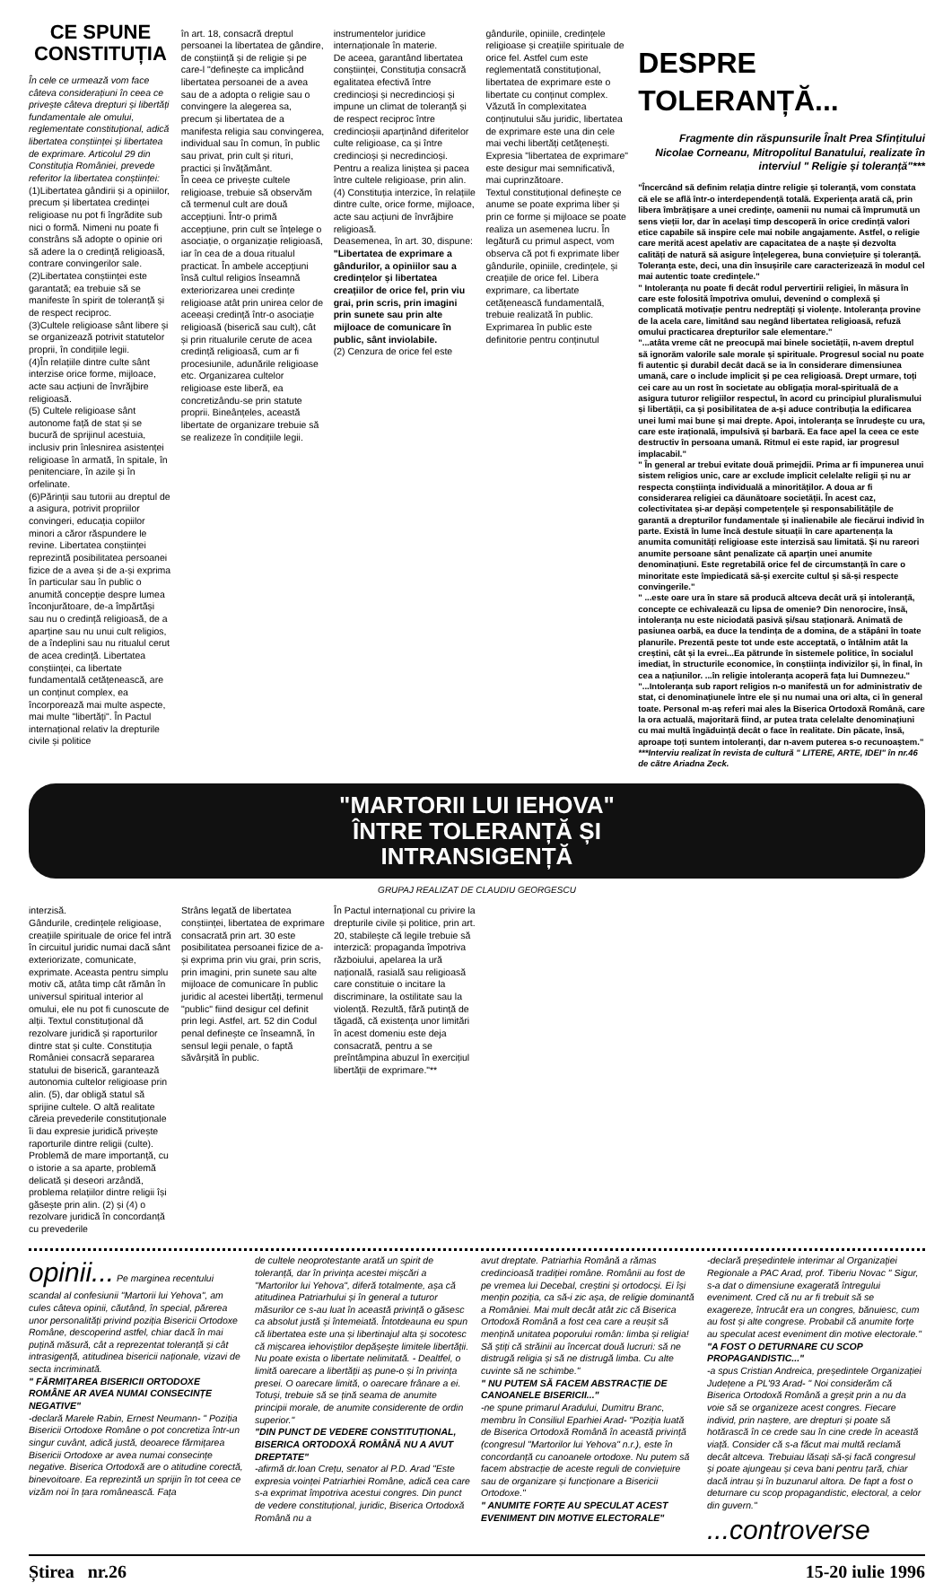CE SPUNE CONSTITUȚIA
În cele ce urmează vom face câteva considerațiuni în ceea ce privește câteva drepturi și libertăți fundamentale ale omului, reglementate constituțional, adică libertatea conștiinței și libertatea de exprimare. Articolul 29 din Constituția României, prevede referitor la libertatea conștiinței:
(1)Libertatea gândirii și a opiniilor, precum și libertatea credinței religioase nu pot fi îngrădite sub nici o formă. Nimeni nu poate fi constrâns să adopte o opinie ori să adere la o credință religioasă, contrare convingerilor sale.
(2)Libertatea conștiinței este garantată; ea trebuie să se manifeste în spirit de toleranță și de respect reciproc.
(3)Cultele religioase sânt libere și se organizează potrivit statutelor proprii, în condițiile legii.
(4)În relațiile dintre culte sânt interzise orice forme, mijloace, acte sau acțiuni de învrăjbire religioasă.
(5) Cultele religioase sânt autonome față de stat și se bucură de sprijinul acestuia, inclusiv prin înlesnirea asistenței religioase în armată, în spitale, în penitenciare, în azile și în orfelinate.
(6)Părinții sau tutorii au dreptul de a asigura, potrivit propriilor convingeri, educația copiilor minori a căror răspundere le revine. Libertatea conștiinței reprezintă posibilitatea persoanei fizice de a avea și de a-și exprima în particular sau în public o anumită concepție despre lumea înconjurătoare, de-a împărtăși sau nu o credință religioasă, de a aparține sau nu unui cult religios, de a îndeplini sau nu ritualul cerut de acea credință. Libertatea conștiinței, ca libertate fundamentală cetățenească, are un conținut complex, ea încorporează mai multe aspecte, mai multe "libertăți". În Pactul internațional relativ la drepturile civile și politice
în art. 18, consacră dreptul persoanei la libertatea de gândire, de conștiință și de religie și pe care-l "definește ca implicând libertatea persoanei de a avea sau de a adopta o religie sau o convingere la alegerea sa, precum și libertatea de a manifesta religia sau convingerea, individual sau în comun, în public sau privat, prin cult și rituri, practici și învățământ.
În ceea ce privește cultele religioase, trebuie să observăm că termenul cult are două accepțiuni. Într-o primă accepțiune, prin cult se înțelege o asociație, o organizație religioasă, iar în cea de a doua ritualul practicat. În ambele accepțiuni însă cultul religios înseamnă exteriorizarea unei credințe religioase atât prin unirea celor de aceeași credință într-o asociație religioasă (biserică sau cult), cât și prin ritualurile cerute de acea credință religioasă, cum ar fi procesiunile, adunările religioase etc. Organizarea cultelor religioase este liberă, ea concretizându-se prin statute proprii. Bineânțeles, această libertate de organizare trebuie să se realizeze în condițiile legii.
instrumentelor juridice internaționale în materie.
De aceea, garantând libertatea conștiinței, Constituția consacră egalitatea efectivă între credincioși și necredincioși și impune un climat de toleranță și de respect reciproc între credincioșii aparținând diferitelor culte religioase, ca și între credincioși și necredincioși. Pentru a realiza liniștea și pacea între cultele religioase, prin alin. (4) Constituția interzice, în relațiile dintre culte, orice forme, mijloace, acte sau acțiuni de învrăjbire religioasă.
Deasemenea, în art. 30, dispune: "Libertatea de exprimare a gândurilor, a opiniilor sau a credințelor și libertatea creațiilor de orice fel, prin viu grai, prin scris, prin imagini prin sunete sau prin alte mijloace de comunicare în public, sânt inviolabile.
(2) Cenzura de orice fel este
gândurile, opiniile, credințele religioase și creațiile spirituale de orice fel. Astfel cum este reglementată constituțional, libertatea de exprimare este o libertate cu conținut complex. Văzută în complexitatea conținutului său juridic, libertatea de exprimare este una din cele mai vechi libertăți cetățenești. Expresia "libertatea de exprimare" este desigur mai semnificativă, mai cuprinzătoare.
Textul constituțional definește ce anume se poate exprima liber și prin ce forme și mijloace se poate realiza un asemenea lucru. În legătură cu primul aspect, vom observa că pot fi exprimate liber gândurile, opiniile, credințele, și creațiile de orice fel. Libera exprimare, ca libertate cetățenească fundamentală, trebuie realizată în public. Exprimarea în public este definitorie pentru conținutul
DESPRE TOLERANȚĂ...
Fragmente din răspunsurile Înalt Prea Sfințitului Nicolae Corneanu, Mitropolitul Banatului, realizate în interviul " Religie și toleranță"***
"Încercând să definim relația dintre religie și toleranță, vom constata că ele se află într-o interdependență totală. Experiența arată că, prin libera îmbrățișare a unei credințe, oamenii nu numai că împrumută un sens vieții lor, dar în același timp descoperă în orice credință valori etice capabile să inspire cele mai nobile angajamente. Astfel, o religie care merită acest apelativ are capacitatea de a naște și dezvolta calități de natură să asigure înțelegerea, buna conviețuire și toleranță. Toleranța este, deci, una din însușirile care caracterizează în modul cel mai autentic toate credințele."
" Intoleranța nu poate fi decât rodul pervertirii religiei, în măsura în care este folosită împotriva omului, devenind o complexă și complicată motivație pentru nedreptăți și violențe. Intoleranța provine de la acela care, limitând sau negând libertatea religioasă, refuză omului practicarea drepturilor sale elementare."
"...atâta vreme cât ne preocupă mai binele societății, n-avem dreptul să ignorăm valorile sale morale și spirituale. Progresul social nu poate fi autentic și durabil decât dacă se ia în considerare dimensiunea umană, care o include implicit și pe cea religioasă. Drept urmare, toți cei care au un rost în societate au obligația moral-spirituală de a asigura tuturor religiilor respectul, în acord cu principiul pluralismului și libertății, ca și posibilitatea de a-și aduce contribuția la edificarea unei lumi mai bune și mai drepte. Apoi, intoleranța se înrudește cu ura, care este irațională, impulsivă și barbară. Ea face apel la ceea ce este destructiv în persoana umană. Ritmul ei este rapid, iar progresul implacabil."
" În general ar trebui evitate două primejdii. Prima ar fi impunerea unui sistem religios unic, care ar exclude implicit celelalte religii și nu ar respecta conștiința individuală a minorităților. A doua ar fi considerarea religiei ca dăunătoare societății. În acest caz, colectivitatea și-ar depăși competențele și responsabilitățile de garantă a drepturilor fundamentale și inalienabile ale fiecărui individ în parte. Există în lume încă destule situații în care apartenența la anumita comunități religioase este interzisă sau limitată. Și nu rareori anumite persoane sânt penalizate că aparțin unei anumite denominațiuni. Este regretabilă orice fel de circumstanță în care o minoritate este împiedicată să-și exercite cultul și să-și respecte convingerile."
" ...este oare ura în stare să producă altceva decât ură și intoleranță, concepte ce echivalează cu lipsa de omenie? Din nenorocire, însă, intoleranța nu este niciodată pasivă și/sau staționară. Animată de pasiunea oarbă, ea duce la tendința de a domina, de a stăpâni în toate planurile. Prezentă peste tot unde este acceptată, o întâlnim atât la creștini, cât și la evrei...Ea pătrunde în sistemele politice, în socialul imediat, în structurile economice, în conștiința indivizilor și, în final, în cea a națiunilor. ...în religie intoleranța acoperă fața lui Dumnezeu."
"...Intoleranța sub raport religios n-o manifestă un for administrativ de stat, ci denominațiunele între ele și nu numai una ori alta, ci în general toate. Personal m-aș referi mai ales la Biserica Ortodoxă Română, care la ora actuală, majoritară fiind, ar putea trata celelalte denominațiuni cu mai multă îngăduință decât o face în realitate. Din păcate, însă, aproape toți suntem intoleranți, dar n-avem puterea s-o recunoaștem."
***Interviu realizat în revista de cultură " LITERE, ARTE, IDEI" în nr.46 de către Ariadna Zeck.
"MARTORII LUI IEHOVA"
ÎNTRE TOLERANȚĂ ȘI
INTRANSIGENȚĂ
GRUPAJ REALIZAT DE CLAUDIU GEORGESCU
interzisă.
Gândurile, credințele religioase, creațiile spirituale de orice fel intră în circuitul juridic numai dacă sânt exteriorizate, comunicate, exprimate. Aceasta pentru simplu motiv că, atâta timp cât rămân în universul spiritual interior al omului, ele nu pot fi cunoscute de alții. Textul constituțional dă rezolvare juridică și raporturilor dintre stat și culte. Constituția României consacră separarea statului de biserică, garantează autonomia cultelor religioase prin alin. (5), dar obligă statul să sprijine cultele. O altă realitate căreia prevederile constituționale îi dau expresie juridică privește raporturile dintre religii (culte). Problemă de mare importanță, cu o istorie a sa aparte, problemă delicată și deseori arzândă, problema relațiilor dintre religii își găsește prin alin. (2) și (4) o rezolvare juridică în concordanță cu prevederile
Strâns legată de libertatea conștiinței, libertatea de exprimare consacrată prin art. 30 este posibilitatea persoanei fizice de a-și exprima prin viu grai, prin scris, prin imagini, prin sunete sau alte mijloace de comunicare în public juridic al acestei libertăți, termenul "public" fiind desigur cel definit prin legi. Astfel, art. 52 din Codul penal definește ce înseamnă, în sensul legii penale, o faptă săvârșită în public.
În Pactul internațional cu privire la drepturile civile și politice, prin art. 20, stabilește că legile trebuie să interzică: propaganda împotriva războiului, apelarea la ură națională, rasială sau religioasă care constituie o incitare la discriminare, la ostilitate sau la violență. Rezultă, fără putință de tăgadă, că existența unor limitări în acest domeniu este deja consacrată, pentru a se preîntâmpina abuzul în exercițiul libertății de exprimare."**
opinii... Pe marginea recentului scandal al confesiunii "Martorii lui Yehova", am cules câteva opinii, căutând, în special, părerea unor personalități privind poziția Bisericii Ortodoxe Române, descoperind astfel, chiar dacă în mai puțină măsură, cât a reprezentat toleranță și cât intrasigență, atitudinea bisericii naționale, vizavi de secta incriminată.
" FĂRMIȚAREA BISERICII ORTODOXE ROMÂNE AR AVEA NUMAI CONSECINȚE NEGATIVE"
-declară Marele Rabin, Ernest Neumann- " Poziția Bisericii Ortodoxe Române o pot concretiza într-un singur cuvânt, adică justă, deoarece fărmițarea Bisericii Ortodoxe ar avea numai consecințe negative. Biserica Ortodoxă are o atitudine corectă, binevoitoare. Ea reprezintă un sprijin în tot ceea ce vizăm noi în țara românească. Fața
de cultele neoprotestante arată un spirit de toleranță, dar în privința acestei mișcări a "Martorilor lui Yehova", diferă totalmente, așa că atitudinea Patriarhului și în general a tuturor măsurilor ce s-au luat în această privință o găsesc ca absolut justă și întemeiată. Întotdeauna eu spun că libertatea este una și libertinajul alta și socotesc că mișcarea iehoviștilor depășește limitele libertății. Nu poate exista o libertate nelimitată. - Dealtfel, o limită oarecare a libertății aș pune-o și în privința presei. O oarecare limită, o oarecare frânare a ei. Totuși, trebuie să se țină seama de anumite principii morale, de anumite considerente de ordin superior."
"DIN PUNCT DE VEDERE CONSTITUȚIONAL, BISERICA ORTODOXĂ ROMÂNĂ NU A AVUT DREPTATE"
-afirmă dr.Ioan Crețu, senator al P.D. Arad "Este expresia voinței Patriarhiei Române, adică cea care s-a exprimat împotriva acestui congres. Din punct de vedere constituțional, juridic, Biserica Ortodoxă Română nu a
avut dreptate. Patriarhia Română a rămas credincioasă tradiției române. Românii au fost de pe vremea lui Decebal, creștini și ortodocși. Ei își mențin poziția, ca să-i zic așa, de religie dominantă a României. Mai mult decât atât zic că Biserica Ortodoxă Română a fost cea care a reușit să mențină unitatea poporului român: limba și religia! Să știți că străinii au încercat două lucruri: să ne distrugă religia și să ne distrugă limba. Cu alte cuvinte să ne schimbe."
" NU PUTEM SĂ FACEM ABSTRACȚIE DE CANOANELE BISERICII..."
-ne spune primarul Aradului, Dumitru Branc, membru în Consiliul Eparhiei Arad- "Poziția luată de Biserica Ortodoxă Română în această privință (congresul "Martorilor lui Yehova" n.r.), este în concordanță cu canoanele ortodoxe. Nu putem să facem abstracție de aceste reguli de conviețuire sau de organizare și funcționare a Bisericii Ortodoxe."
" ANUMITE FORȚE AU SPECULAT ACEST EVENIMENT DIN MOTIVE ELECTORALE"
-declară președintele interimar al Organizației Regionale a PAC Arad, prof. Tiberiu Novac " Sigur, s-a dat o dimensiune exagerată întregului eveniment. Cred că nu ar fi trebuit să se exagereze, întrucât era un congres, bănuiesc, cum au fost și alte congrese. Probabil că anumite forțe au speculat acest eveniment din motive electorale."
"A FOST O DETURNARE CU SCOP PROPAGANDISTIC..."
-a spus Cristian Andreica, președintele Organizației Județene a PL'93 Arad- " Noi considerăm că Biserica Ortodoxă Română a greșit prin a nu da voie să se organizeze acest congres. Fiecare individ, prin naștere, are drepturi și poate să hotărască în ce crede sau în cine crede în această viață. Consider că s-a făcut mai multă reclamă decât altceva. Trebuiau lăsați să-și facă congresul și poate ajungeau și ceva bani pentru țară, chiar dacă intrau și în buzunarul altora. De fapt a fost o deturnare cu scop propagandistic, electoral, a celor din guvern." ...controverse
Știrea nr.26 15-20 iulie 1996